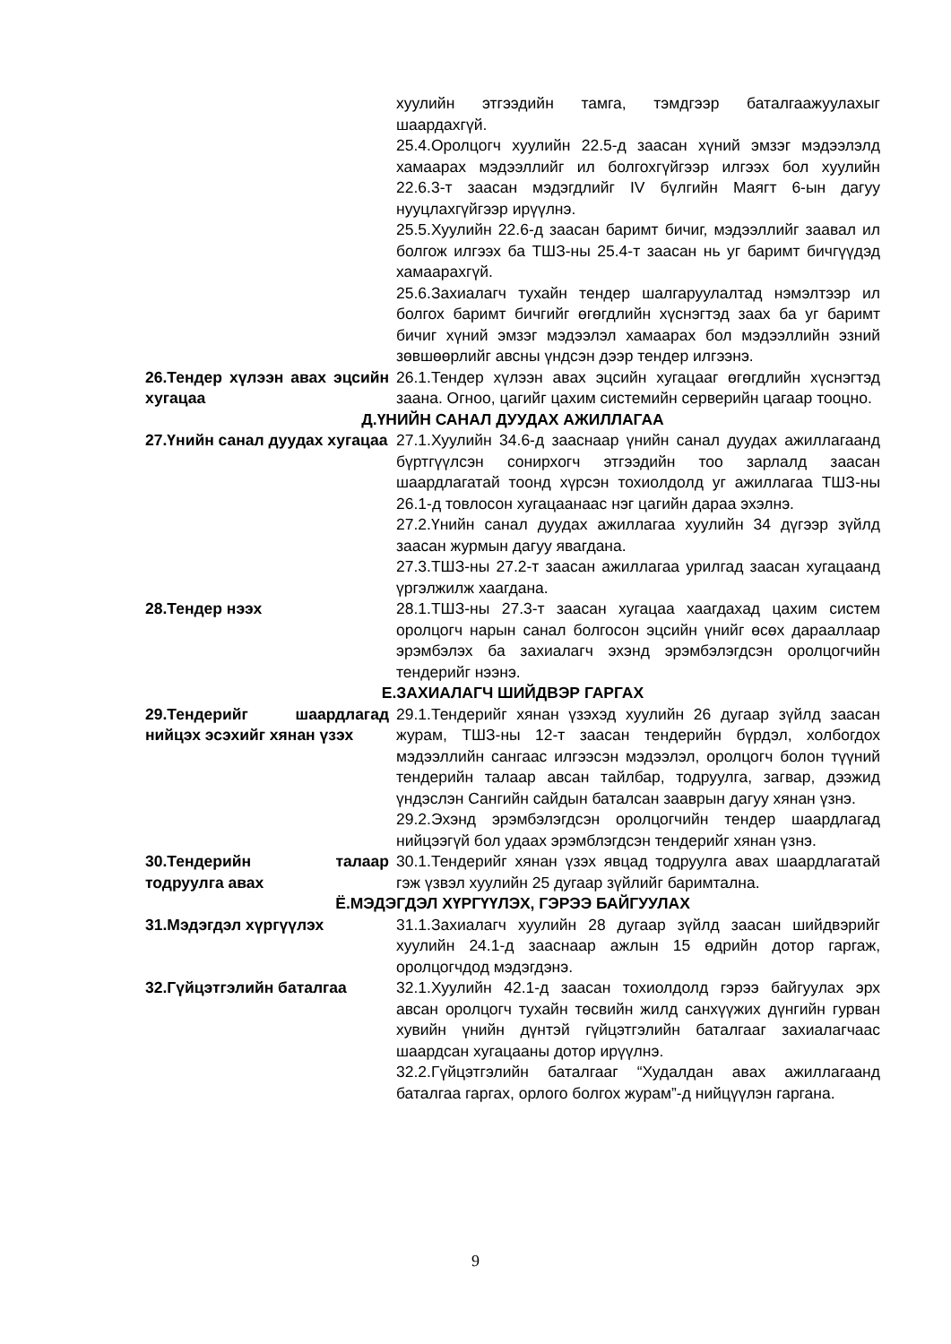хуулийн этгээдийн тамга, тэмдгээр баталгаажуулахыг шаардахгүй.
25.4.Оролцогч хуулийн 22.5-д заасан хүний эмзэг мэдээлэлд хамаарах мэдээллийг ил болгохгүйгээр илгээх бол хуулийн 22.6.3-т заасан мэдэгдлийг IV бүлгийн Маягт 6-ын дагуу нууцлахгүйгээр ирүүлнэ.
25.5.Хуулийн 22.6-д заасан баримт бичиг, мэдээллийг заавал ил болгож илгээх ба ТШЗ-ны 25.4-т заасан нь уг баримт бичгүүдэд хамаарахгүй.
25.6.Захиалагч тухайн тендер шалгаруулалтад нэмэлтээр ил болгох баримт бичгийг өгөгдлийн хүснэгтэд заах ба уг баримт бичиг хүний эмзэг мэдээлэл хамаарах бол мэдээллийн эзний зөвшөөрлийг авсны үндсэн дээр тендер илгээнэ.
26.Тендер хүлээн авах эцсийн хугацаа
26.1.Тендер хүлээн авах эцсийн хугацааг өгөгдлийн хүснэгтэд заана. Огноо, цагийг цахим системийн серверийн цагаар тооцно.
Д.ҮНИЙН САНАЛ ДУУДАХ АЖИЛЛАГАА
27.Үнийн санал дуудах хугацаа
27.1.Хуулийн 34.6-д зааснаар үнийн санал дуудах ажиллагаанд бүртгүүлсэн сонирхогч этгээдийн тоо зарлалд заасан шаардлагатай тоонд хүрсэн тохиолдолд уг ажиллагаа ТШЗ-ны 26.1-д товлосон хугацаанаас нэг цагийн дараа эхэлнэ.
27.2.Үнийн санал дуудах ажиллагаа хуулийн 34 дүгээр зүйлд заасан журмын дагуу явагдана.
27.3.ТШЗ-ны 27.2-т заасан ажиллагаа урилгад заасан хугацаанд үргэлжилж хаагдана.
28.Тендер нээх 28.1.ТШЗ-ны 27.3-т заасан хугацаа хаагдахад цахим систем оролцогч нарын санал болгосон эцсийн үнийг өсөх дарааллаар эрэмбэлэх ба захиалагч эхэнд эрэмбэлэгдсэн оролцогчийн тендерийг нээнэ.
Е.ЗАХИАЛАГЧ ШИЙДВЭР ГАРГАХ
29.Тендерийг шаардлагад нийцэх эсэхийг хянан үзэх
29.1.Тендерийг хянан үзэхэд хуулийн 26 дугаар зүйлд заасан журам, ТШЗ-ны 12-т заасан тендерийн бүрдэл, холбогдох мэдээллийн сангаас илгээсэн мэдээлэл, оролцогч болон түүний тендерийн талаар авсан тайлбар, тодруулга, загвар, дээжид үндэслэн Сангийн сайдын баталсан зааврын дагуу хянан үзнэ.
29.2.Эхэнд эрэмбэлэгдсэн оролцогчийн тендер шаардлагад нийцээгүй бол удаах эрэмблэгдсэн тендерийг хянан үзнэ.
30.Тендерийн талаар тодруулга авах
30.1.Тендерийг хянан үзэх явцад тодруулга авах шаардлагатай гэж үзвэл хуулийн 25 дугаар зүйлийг баримтална.
Ё.МЭДЭГДЭЛ ХҮРГҮҮЛЭХ, ГЭРЭЭ БАЙГУУЛАХ
31.Мэдэгдэл хүргүүлэх 31.1.Захиалагч хуулийн 28 дугаар зүйлд заасан шийдвэрийг хуулийн 24.1-д зааснаар ажлын 15 өдрийн дотор гаргаж, оролцогчдод мэдэгдэнэ.
32.Гүйцэтгэлийн баталгаа 32.1.Хуулийн 42.1-д заасан тохиолдолд гэрээ байгуулах эрх авсан оролцогч тухайн төсвийн жилд санхүүжих дүнгийн гурван хувийн үнийн дүнтэй гүйцэтгэлийн баталгааг захиалагчаас шаардсан хугацааны дотор ирүүлнэ.
32.2.Гүйцэтгэлийн баталгааг “Худалдан авах ажиллагаанд баталгаа гаргах, орлого болгох журам”-д нийцүүлэн гаргана.
9